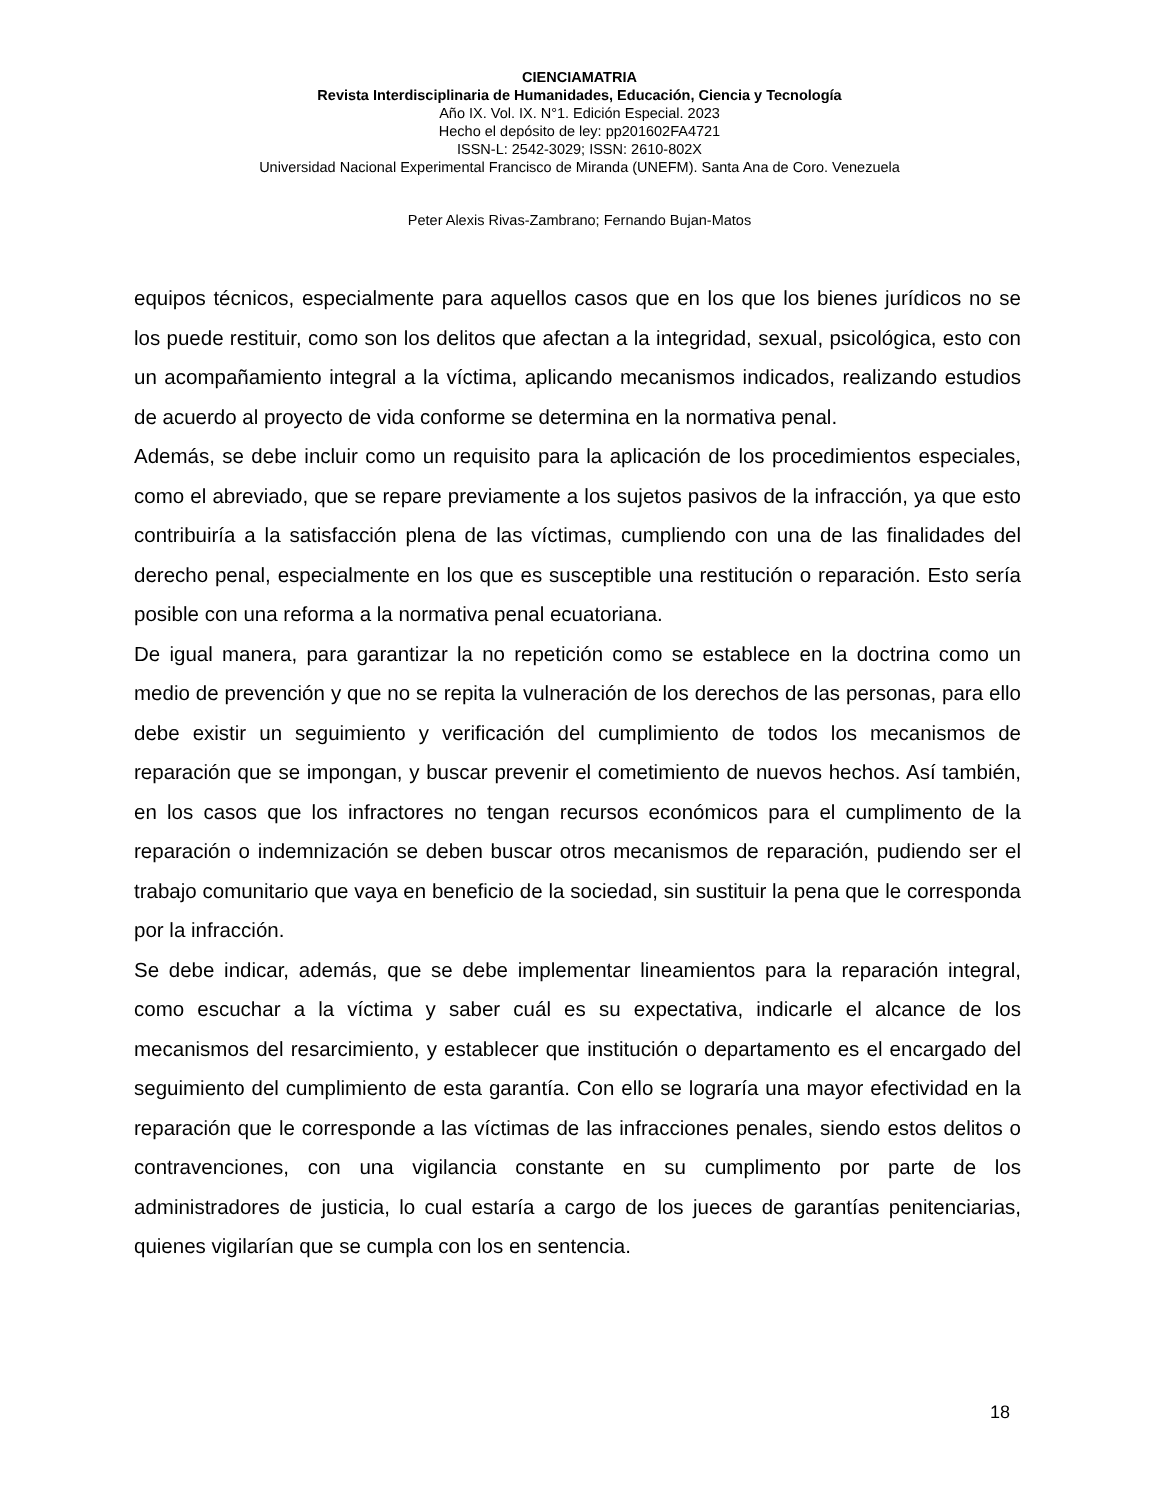CIENCIAMATRIA
Revista Interdisciplinaria de Humanidades, Educación, Ciencia y Tecnología
Año IX. Vol. IX. N°1. Edición Especial. 2023
Hecho el depósito de ley: pp201602FA4721
ISSN-L: 2542-3029; ISSN: 2610-802X
Universidad Nacional Experimental Francisco de Miranda (UNEFM). Santa Ana de Coro. Venezuela
Peter Alexis Rivas-Zambrano; Fernando Bujan-Matos
equipos técnicos, especialmente para aquellos casos que en los que los bienes jurídicos no se los puede restituir, como son los delitos que afectan a la integridad, sexual, psicológica, esto con un acompañamiento integral a la víctima, aplicando mecanismos indicados, realizando estudios de acuerdo al proyecto de vida conforme se determina en la normativa penal.
Además, se debe incluir como un requisito para la aplicación de los procedimientos especiales, como el abreviado, que se repare previamente a los sujetos pasivos de la infracción, ya que esto contribuiría a la satisfacción plena de las víctimas, cumpliendo con una de las finalidades del derecho penal, especialmente en los que es susceptible una restitución o reparación. Esto sería posible con una reforma a la normativa penal ecuatoriana.
De igual manera, para garantizar la no repetición como se establece en la doctrina como un medio de prevención y que no se repita la vulneración de los derechos de las personas, para ello debe existir un seguimiento y verificación del cumplimiento de todos los mecanismos de reparación que se impongan, y buscar prevenir el cometimiento de nuevos hechos. Así también, en los casos que los infractores no tengan recursos económicos para el cumplimento de la reparación o indemnización se deben buscar otros mecanismos de reparación, pudiendo ser el trabajo comunitario que vaya en beneficio de la sociedad, sin sustituir la pena que le corresponda por la infracción.
Se debe indicar, además, que se debe implementar lineamientos para la reparación integral, como escuchar a la víctima y saber cuál es su expectativa, indicarle el alcance de los mecanismos del resarcimiento, y establecer que institución o departamento es el encargado del seguimiento del cumplimiento de esta garantía. Con ello se lograría una mayor efectividad en la reparación que le corresponde a las víctimas de las infracciones penales, siendo estos delitos o contravenciones, con una vigilancia constante en su cumplimento por parte de los administradores de justicia, lo cual estaría a cargo de los jueces de garantías penitenciarias, quienes vigilarían que se cumpla con los en sentencia.
18